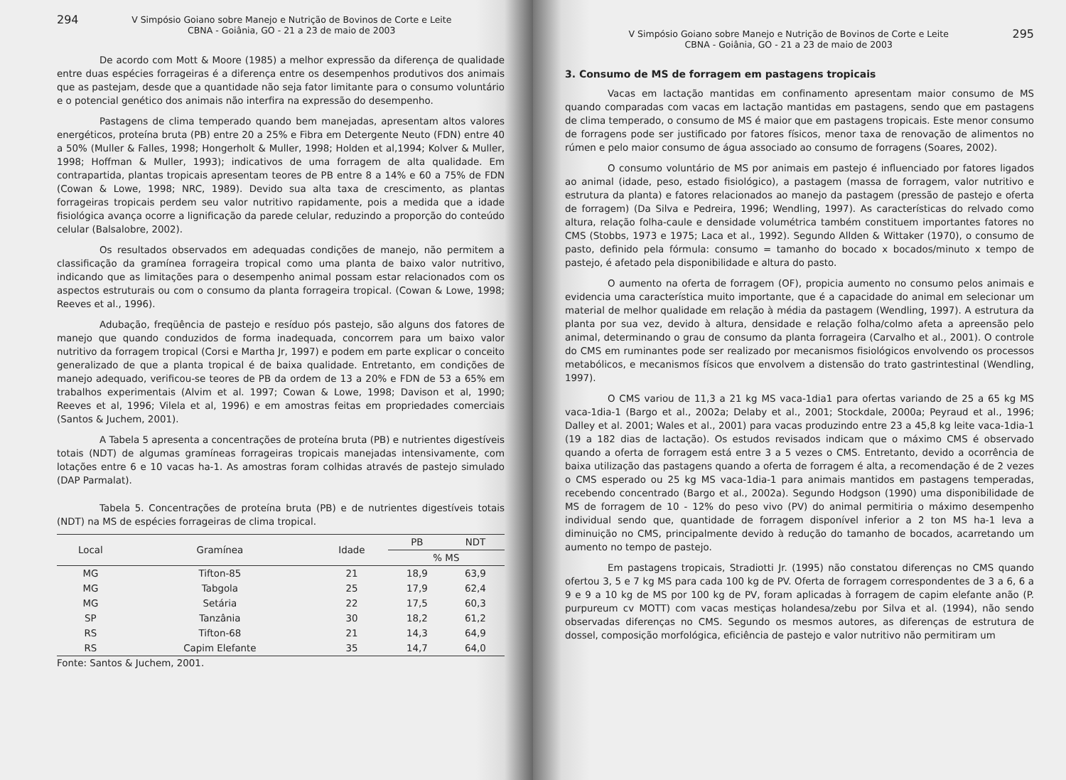294 V Simpósio Goiano sobre Manejo e Nutrição de Bovinos de Corte e Leite
CBNA - Goiânia, GO - 21 a 23 de maio de 2003
De acordo com Mott & Moore (1985) a melhor expressão da diferença de qualidade entre duas espécies forrageiras é a diferença entre os desempenhos produtivos dos animais que as pastejam, desde que a quantidade não seja fator limitante para o consumo voluntário e o potencial genético dos animais não interfira na expressão do desempenho.
Pastagens de clima temperado quando bem manejadas, apresentam altos valores energéticos, proteína bruta (PB) entre 20 a 25% e Fibra em Detergente Neuto (FDN) entre 40 a 50% (Muller & Falles, 1998; Hongerholt & Muller, 1998; Holden et al,1994; Kolver & Muller, 1998; Hoffman & Muller, 1993); indicativos de uma forragem de alta qualidade. Em contrapartida, plantas tropicais apresentam teores de PB entre 8 a 14% e 60 a 75% de FDN (Cowan & Lowe, 1998; NRC, 1989). Devido sua alta taxa de crescimento, as plantas forrageiras tropicais perdem seu valor nutritivo rapidamente, pois a medida que a idade fisiológica avança ocorre a lignificação da parede celular, reduzindo a proporção do conteúdo celular (Balsalobre, 2002).
Os resultados observados em adequadas condições de manejo, não permitem a classificação da gramínea forrageira tropical como uma planta de baixo valor nutritivo, indicando que as limitações para o desempenho animal possam estar relacionados com os aspectos estruturais ou com o consumo da planta forrageira tropical. (Cowan & Lowe, 1998; Reeves et al., 1996).
Adubação, freqüência de pastejo e resíduo pós pastejo, são alguns dos fatores de manejo que quando conduzidos de forma inadequada, concorrem para um baixo valor nutritivo da forragem tropical (Corsi e Martha Jr, 1997) e podem em parte explicar o conceito generalizado de que a planta tropical é de baixa qualidade. Entretanto, em condições de manejo adequado, verificou-se teores de PB da ordem de 13 a 20% e FDN de 53 a 65% em trabalhos experimentais (Alvim et al. 1997; Cowan & Lowe, 1998; Davison et al, 1990; Reeves et al, 1996; Vilela et al, 1996) e em amostras feitas em propriedades comerciais (Santos & Juchem, 2001).
A Tabela 5 apresenta a concentrações de proteína bruta (PB) e nutrientes digestíveis totais (NDT) de algumas gramíneas forrageiras tropicais manejadas intensivamente, com lotações entre 6 e 10 vacas ha-1. As amostras foram colhidas através de pastejo simulado (DAP Parmalat).
Tabela 5. Concentrações de proteína bruta (PB) e de nutrientes digestíveis totais (NDT) na MS de espécies forrageiras de clima tropical.
| Local | Gramínea | Idade | PB | NDT |
| --- | --- | --- | --- | --- |
| | | | % MS | |
| MG | Tifton-85 | 21 | 18,9 | 63,9 |
| MG | Tabgola | 25 | 17,9 | 62,4 |
| MG | Setária | 22 | 17,5 | 60,3 |
| SP | Tanzânia | 30 | 18,2 | 61,2 |
| RS | Tifton-68 | 21 | 14,3 | 64,9 |
| RS | Capim Elefante | 35 | 14,7 | 64,0 |
Fonte: Santos & Juchem, 2001.
V Simpósio Goiano sobre Manejo e Nutrição de Bovinos de Corte e Leite
CBNA - Goiânia, GO - 21 a 23 de maio de 2003 295
3. Consumo de MS de forragem em pastagens tropicais
Vacas em lactação mantidas em confinamento apresentam maior consumo de MS quando comparadas com vacas em lactação mantidas em pastagens, sendo que em pastagens de clima temperado, o consumo de MS é maior que em pastagens tropicais. Este menor consumo de forragens pode ser justificado por fatores físicos, menor taxa de renovação de alimentos no rúmen e pelo maior consumo de água associado ao consumo de forragens (Soares, 2002).
O consumo voluntário de MS por animais em pastejo é influenciado por fatores ligados ao animal (idade, peso, estado fisiológico), a pastagem (massa de forragem, valor nutritivo e estrutura da planta) e fatores relacionados ao manejo da pastagem (pressão de pastejo e oferta de forragem) (Da Silva e Pedreira, 1996; Wendling, 1997). As características do relvado como altura, relação folha-caule e densidade volumétrica também constituem importantes fatores no CMS (Stobbs, 1973 e 1975; Laca et al., 1992). Segundo Allden & Wittaker (1970), o consumo de pasto, definido pela fórmula: consumo = tamanho do bocado x bocados/minuto x tempo de pastejo, é afetado pela disponibilidade e altura do pasto.
O aumento na oferta de forragem (OF), propicia aumento no consumo pelos animais e evidencia uma característica muito importante, que é a capacidade do animal em selecionar um material de melhor qualidade em relação à média da pastagem (Wendling, 1997). A estrutura da planta por sua vez, devido à altura, densidade e relação folha/colmo afeta a apreensão pelo animal, determinando o grau de consumo da planta forrageira (Carvalho et al., 2001). O controle do CMS em ruminantes pode ser realizado por mecanismos fisiológicos envolvendo os processos metabólicos, e mecanismos físicos que envolvem a distensão do trato gastrintestinal (Wendling, 1997).
O CMS variou de 11,3 a 21 kg MS vaca-1dia1 para ofertas variando de 25 a 65 kg MS vaca-1dia-1 (Bargo et al., 2002a; Delaby et al., 2001; Stockdale, 2000a; Peyraud et al., 1996; Dalley et al. 2001; Wales et al., 2001) para vacas produzindo entre 23 a 45,8 kg leite vaca-1dia-1 (19 a 182 dias de lactação). Os estudos revisados indicam que o máximo CMS é observado quando a oferta de forragem está entre 3 a 5 vezes o CMS. Entretanto, devido a ocorrência de baixa utilização das pastagens quando a oferta de forragem é alta, a recomendação é de 2 vezes o CMS esperado ou 25 kg MS vaca-1dia-1 para animais mantidos em pastagens temperadas, recebendo concentrado (Bargo et al., 2002a). Segundo Hodgson (1990) uma disponibilidade de MS de forragem de 10 - 12% do peso vivo (PV) do animal permitiria o máximo desempenho individual sendo que, quantidade de forragem disponível inferior a 2 ton MS ha-1 leva a diminuição no CMS, principalmente devido à redução do tamanho de bocados, acarretando um aumento no tempo de pastejo.
Em pastagens tropicais, Stradiotti Jr. (1995) não constatou diferenças no CMS quando ofertou 3, 5 e 7 kg MS para cada 100 kg de PV. Oferta de forragem correspondentes de 3 a 6, 6 a 9 e 9 a 10 kg de MS por 100 kg de PV, foram aplicadas à forragem de capim elefante anão (P. purpureum cv MOTT) com vacas mestiças holandesa/zebu por Silva et al. (1994), não sendo observadas diferenças no CMS. Segundo os mesmos autores, as diferenças de estrutura de dossel, composição morfológica, eficiência de pastejo e valor nutritivo não permitiram um